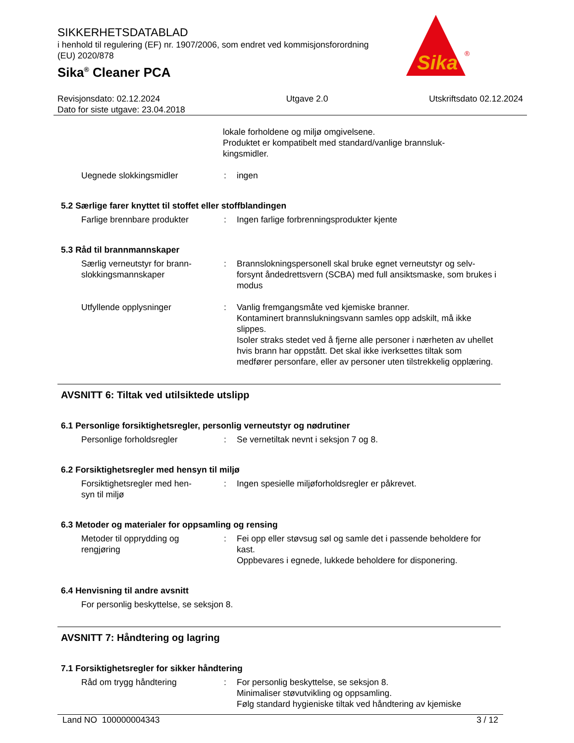SIKKERHETSDATABLAD
i henhold til regulering (EF) nr. 1907/2006, som endret ved kommisjonsforordning
(EU) 2020/878
Sika<sup>®</sup> Cleaner PCA
Sika
®
Revisjonsdato: 02.12.2024
Dato for siste utgave: 23.04.2018
Utgave 2.0 Utskriftsdato 02.12.2024
lokale forholdene og miljø omgivelsene.
Produktet er kompatibelt med standard/vanlige brannsluk-
kingsmidler.
Uegnede slokkingsmidler
:
ingen
5.2 Særlige farer knyttet til stoffet eller stoffblandingen
Farlige brennbare produkter
:
Ingen farlige forbrenningsprodukter kjente
5.3 Råd til brannmannskaper
Særlig verneutstyr for brann-
slokkingsmannskaper
:
Brannslokningspersonell skal bruke egnet verneutstyr og selv-forsynt åndedrettsvern (SCBA) med full ansiktsmaske, som brukes i modus
Utfyllende opplysninger
:
Vanlig fremgangsmåte ved kjemiske branner.
Kontaminert brannslukningsvann samles opp adskilt, må ikke slippes.
Isoler straks stedet ved å fjerne alle personer i nærheten av uhellet hvis brann har oppstått. Det skal ikke iverksettes tiltak som medfører personfare, eller av personer uten tilstrekkelig opplæring.
AVSNITT 6: Tiltak ved utilsiktede utslipp
6.1 Personlige forsiktighetsregler, personlig verneutstyr og nødrutiner
Personlige forholdsregler
:
Se vernetiltak nevnt i seksjon 7 og 8.
6.2 Forsiktighetsregler med hensyn til miljø
Forsiktighetsregler med hen-
syn til miljø
:
Ingen spesielle miljøforholdsregler er påkrevet.
6.3 Metoder og materialer for oppsamling og rensing
Metoder til opprydding og
rengjøring
:
Fei opp eller støvsug søl og samle det i passende beholdere for kast.
Oppbevares i egnede, lukkede beholdere for disponering.
6.4 Henvisning til andre avsnitt
For personlig beskyttelse, se seksjon 8.
AVSNITT 7: Håndtering og lagring
7.1 Forsiktighetsregler for sikker håndtering
Råd om trygg håndtering
:
For personlig beskyttelse, se seksjon 8.
Minimaliser støvutvikling og oppsamling.
Følg standard hygieniske tiltak ved håndtering av kjemiske
Land NO 100000004343 3 / 12